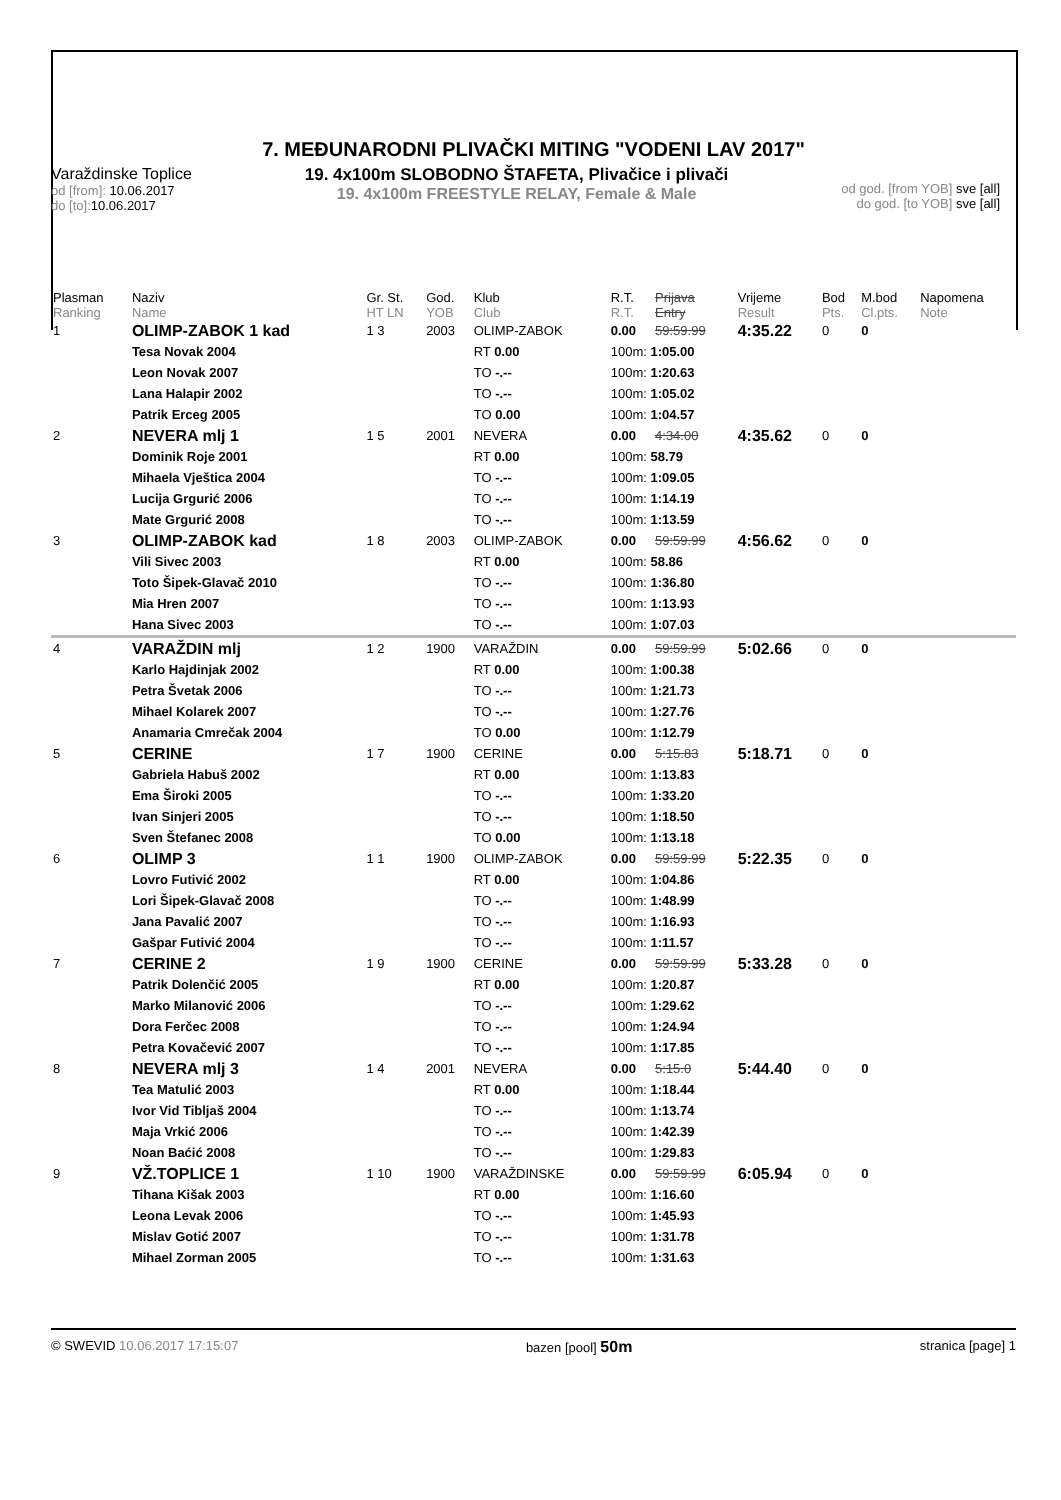7. MEĐUNARODNI PLIVAČKI MITING "VODENI LAV 2017"
Varaždinske Toplice
od [from]: 10.06.2017
do [to]: 10.06.2017
19. 4x100m SLOBODNO ŠTAFETA, Plivačice i plivači
19. 4x100m FREESTYLE RELAY, Female & Male
od god. [from YOB] sve [all]
do god. [to YOB] sve [all]
| Plasman Ranking | Naziv Name | Gr. St. HT LN | God. YOB | Klub Club | R.T. R.T. | Prijava Entry | Vrijeme Result | Bod Pts. | M.bod Cl.pts. | Napomena Note |
| --- | --- | --- | --- | --- | --- | --- | --- | --- | --- | --- |
| 1 | OLIMP-ZABOK 1 kad | 1 3 | 2003 | OLIMP-ZABOK | 0.00 | 59:59.99 | 4:35.22 | 0 | 0 | |
| | Tesa Novak 2004 | | | RT 0.00 | 100m: 1:05.00 | | | | | |
| | Leon Novak 2007 | | | TO -.-- | 100m: 1:20.63 | | | | | |
| | Lana Halapir 2002 | | | TO -.-- | 100m: 1:05.02 | | | | | |
| | Patrik Erceg 2005 | | | TO 0.00 | 100m: 1:04.57 | | | | | |
| 2 | NEVERA mlj 1 | 1 5 | 2001 | NEVERA | 0.00 | 4:34.00 | 4:35.62 | 0 | 0 | |
| | Dominik Roje 2001 | | | RT 0.00 | 100m: 58.79 | | | | | |
| | Mihaela Vještica 2004 | | | TO -.-- | 100m: 1:09.05 | | | | | |
| | Lucija Grgurić 2006 | | | TO -.-- | 100m: 1:14.19 | | | | | |
| | Mate Grgurić 2008 | | | TO -.-- | 100m: 1:13.59 | | | | | |
| 3 | OLIMP-ZABOK kad | 1 8 | 2003 | OLIMP-ZABOK | 0.00 | 59:59.99 | 4:56.62 | 0 | 0 | |
| | Vili Sivec 2003 | | | RT 0.00 | 100m: 58.86 | | | | | |
| | Toto Šipek-Glavač 2010 | | | TO -.-- | 100m: 1:36.80 | | | | | |
| | Mia Hren 2007 | | | TO -.-- | 100m: 1:13.93 | | | | | |
| | Hana Sivec 2003 | | | TO -.-- | 100m: 1:07.03 | | | | | |
| 4 | VARAŽDIN mlj | 1 2 | 1900 | VARAŽDIN | 0.00 | 59:59.99 | 5:02.66 | 0 | 0 | |
| | Karlo Hajdinjak 2002 | | | RT 0.00 | 100m: 1:00.38 | | | | | |
| | Petra Švetak 2006 | | | TO -.-- | 100m: 1:21.73 | | | | | |
| | Mihael Kolarek 2007 | | | TO -.-- | 100m: 1:27.76 | | | | | |
| | Anamaria Cmrečak 2004 | | | TO 0.00 | 100m: 1:12.79 | | | | | |
| 5 | CERINE | 1 7 | 1900 | CERINE | 0.00 | 5:15.83 | 5:18.71 | 0 | 0 | |
| | Gabriela Habuš 2002 | | | RT 0.00 | 100m: 1:13.83 | | | | | |
| | Ema Široki 2005 | | | TO -.-- | 100m: 1:33.20 | | | | | |
| | Ivan Sinjeri 2005 | | | TO -.-- | 100m: 1:18.50 | | | | | |
| | Sven Štefanec 2008 | | | TO 0.00 | 100m: 1:13.18 | | | | | |
| 6 | OLIMP 3 | 1 1 | 1900 | OLIMP-ZABOK | 0.00 | 59:59.99 | 5:22.35 | 0 | 0 | |
| | Lovro Futivić 2002 | | | RT 0.00 | 100m: 1:04.86 | | | | | |
| | Lori Šipek-Glavač 2008 | | | TO -.-- | 100m: 1:48.99 | | | | | |
| | Jana Pavalić 2007 | | | TO -.-- | 100m: 1:16.93 | | | | | |
| | Gašpar Futivić 2004 | | | TO -.-- | 100m: 1:11.57 | | | | | |
| 7 | CERINE 2 | 1 9 | 1900 | CERINE | 0.00 | 59:59.99 | 5:33.28 | 0 | 0 | |
| | Patrik Dolenčić 2005 | | | RT 0.00 | 100m: 1:20.87 | | | | | |
| | Marko Milanović 2006 | | | TO -.-- | 100m: 1:29.62 | | | | | |
| | Dora Ferčec 2008 | | | TO -.-- | 100m: 1:24.94 | | | | | |
| | Petra Kovačević 2007 | | | TO -.-- | 100m: 1:17.85 | | | | | |
| 8 | NEVERA mlj 3 | 1 4 | 2001 | NEVERA | 0.00 | 5:15.0 | 5:44.40 | 0 | 0 | |
| | Tea Matulić 2003 | | | RT 0.00 | 100m: 1:18.44 | | | | | |
| | Ivor Vid Tibljaš 2004 | | | TO -.-- | 100m: 1:13.74 | | | | | |
| | Maja Vrkić 2006 | | | TO -.-- | 100m: 1:42.39 | | | | | |
| | Noan Baćić 2008 | | | TO -.-- | 100m: 1:29.83 | | | | | |
| 9 | VŽ.TOPLICE 1 | 1 10 | 1900 | VARAŽDINSKE | 0.00 | 59:59.99 | 6:05.94 | 0 | 0 | |
| | Tihana Kišak 2003 | | | RT 0.00 | 100m: 1:16.60 | | | | | |
| | Leona Levak 2006 | | | TO -.-- | 100m: 1:45.93 | | | | | |
| | Mislav Gotić 2007 | | | TO -.-- | 100m: 1:31.78 | | | | | |
| | Mihael Zorman 2005 | | | TO -.-- | 100m: 1:31.63 | | | | | |
© SWEVID 10.06.2017 17:15:07 bazen [pool] 50m stranica [page] 1